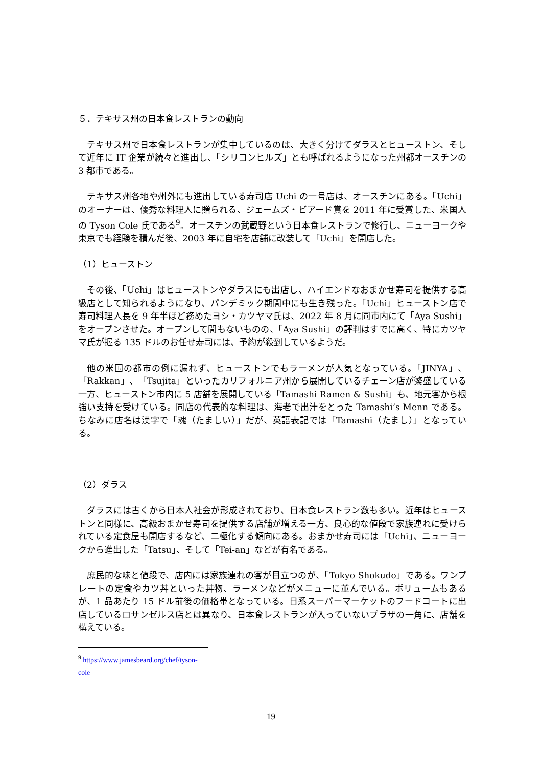５．テキサス州の日本食レストランの動向
テキサス州で日本食レストランが集中しているのは、大きく分けてダラスとヒューストン、そして近年に IT 企業が続々と進出し、「シリコンヒルズ」とも呼ばれるようになった州都オースチンの 3 都市である。
テキサス州各地や州外にも進出している寿司店 Uchi の一号店は、オースチンにある。「Uchi」のオーナーは、優秀な料理人に贈られる、ジェームズ・ビアード賞を 2011 年に受賞した、米国人の Tyson Cole 氏である<sup>9</sup>。オースチンの武蔵野という日本食レストランで修行し、ニューヨークや東京でも経験を積んだ後、2003 年に自宅を店舗に改装して「Uchi」を開店した。
（1）ヒューストン
その後、「Uchi」はヒューストンやダラスにも出店し、ハイエンドなおまかせ寿司を提供する高級店として知られるようになり、パンデミック期間中にも生き残った。「Uchi」ヒューストン店で寿司料理人長を 9 年半ほど務めたヨシ・カツヤマ氏は、2022 年 8 月に同市内にて「Aya Sushi」をオープンさせた。オープンして間もないものの、「Aya Sushi」の評判はすでに高く、特にカツヤマ氏が握る 135 ドルのお任せ寿司には、予約が殺到しているようだ。
他の米国の都市の例に漏れず、ヒューストンでもラーメンが人気となっている。「JINYA」、「Rakkan」、「Tsujita」といったカリフォルニア州から展開しているチェーン店が繁盛している一方、ヒューストン市内に 5 店舗を展開している「Tamashi Ramen & Sushi」も、地元客から根強い支持を受けている。同店の代表的な料理は、海老で出汁をとった Tamashi’s Menn である。ちなみに店名は漢字で「魂（たましい）」だが、英語表記では「Tamashi（たまし）」となっている。
（2）ダラス
ダラスには古くから日本人社会が形成されており、日本食レストラン数も多い。近年はヒューストンと同様に、高級おまかせ寿司を提供する店舗が増える一方、良心的な値段で家族連れに受けられている定食屋も開店するなど、二極化する傾向にある。おまかせ寿司には「Uchi」、ニューヨークから進出した「Tatsu」、そして「Tei-an」などが有名である。
庶民的な味と値段で、店内には家族連れの客が目立つのが、「Tokyo Shokudo」である。ワンプレートの定食やカツ丼といった丼物、ラーメンなどがメニューに並んでいる。ボリュームもあるが、1 品あたり 15 ドル前後の価格帯となっている。日系スーパーマーケットのフードコートに出店しているロサンゼルス店とは異なり、日本食レストランが入っていないプラザの一角に、店舗を構えている。
<sup>9</sup> https://www.jamesbeard.org/chef/tyson-cole
19